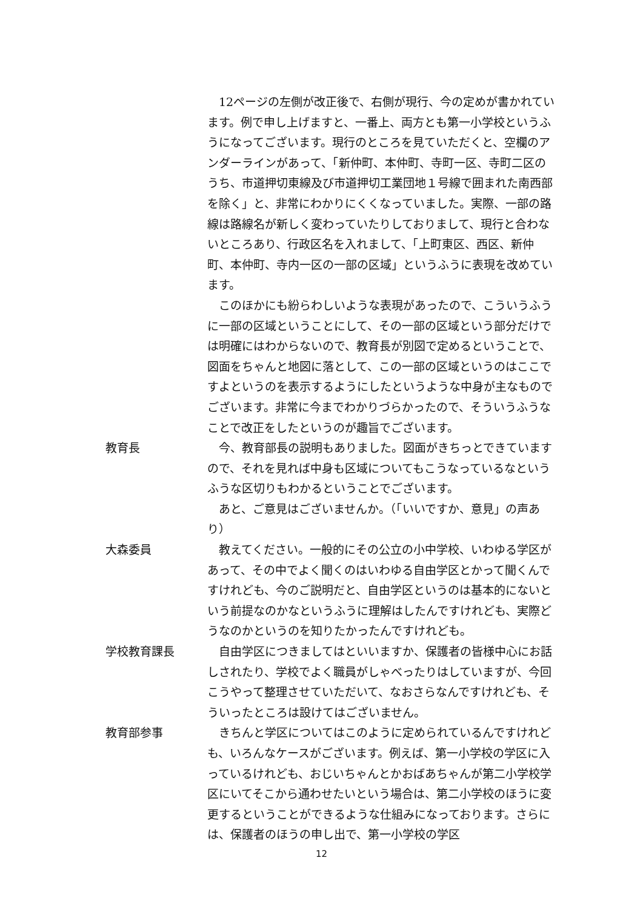12ページの左側が改正後で、右側が現行、今の定めが書かれています。例で申し上げますと、一番上、両方とも第一小学校というふうになってございます。現行のところを見ていただくと、空欄のアンダーラインがあって、「新仲町、本仲町、寺町一区、寺町二区のうち、市道押切東線及び市道押切工業団地１号線で囲まれた南西部を除く」と、非常にわかりにくくなっていました。実際、一部の路線は路線名が新しく変わっていたりしておりまして、現行と合わないところあり、行政区名を入れまして、「上町東区、西区、新仲町、本仲町、寺内一区の一部の区域」というふうに表現を改めています。
このほかにも紛らわしいような表現があったので、こういうふうに一部の区域ということにして、その一部の区域という部分だけでは明確にはわからないので、教育長が別図で定めるということで、図面をちゃんと地図に落として、この一部の区域というのはここですよというのを表示するようにしたというような中身が主なものでございます。非常に今までわかりづらかったので、そういうふうなことで改正をしたというのが趣旨でございます。
教育長 今、教育部長の説明もありました。図面がきちっとできていますので、それを見れば中身も区域についてもこうなっているなというふうな区切りもわかるということでございます。
あと、ご意見はございませんか。（「いいですか、意見」の声あり）
大森委員 教えてください。一般的にその公立の小中学校、いわゆる学区があって、その中でよく聞くのはいわゆる自由学区とかって聞くんですけれども、今のご説明だと、自由学区というのは基本的にないという前提なのかなというふうに理解はしたんですけれども、実際どうなのかというのを知りたかったんですけれども。
学校教育課長 自由学区につきましてはといいますか、保護者の皆様中心にお話しされたり、学校でよく職員がしゃべったりはしていますが、今回こうやって整理させていただいて、なおさらなんですけれども、そういったところは設けてはございません。
教育部参事 きちんと学区についてはこのように定められているんですけれども、いろんなケースがございます。例えば、第一小学校の学区に入っているけれども、おじいちゃんとかおばあちゃんが第二小学校学区にいてそこから通わせたいという場合は、第二小学校のほうに変更するということができるような仕組みになっております。さらには、保護者のほうの申し出で、第一小学校の学区
12